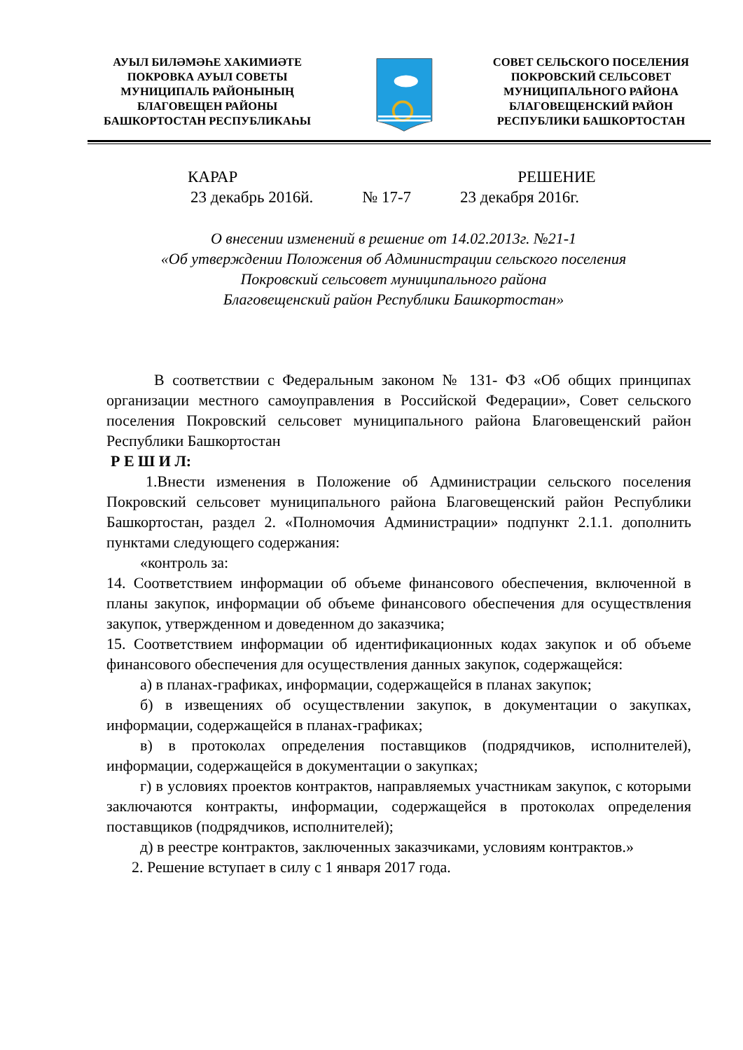АУЫЛ БИЛӘМӘҺЕ ХАКИМИӘТЕ
ПОКРОВКА АУЫЛ СОВЕТЫ
МУНИЦИПАЛЬ РАЙОНЫНЫҢ
БЛАГОВЕЩЕН РАЙОНЫ
БАШКОРТОСТАН РЕСПУБЛИКАҺЫ
СОВЕТ СЕЛЬСКОГО ПОСЕЛЕНИЯ
ПОКРОВСКИЙ СЕЛЬСОВЕТ
МУНИЦИПАЛЬНОГО РАЙОНА
БЛАГОВЕЩЕНСКИЙ РАЙОН
РЕСПУБЛИКИ БАШКОРТОСТАН
КАРАР РЕШЕНИЕ
23 декабрь 2016й. № 17-7 23 декабря 2016г.
О внесении изменений в решение от 14.02.2013г. №21-1
«Об утверждении Положения об Администрации сельского поселения
Покровский сельсовет муниципального района
Благовещенский район Республики Башкортостан»
В соответствии с Федеральным законом № 131- ФЗ «Об общих принципах организации местного самоуправления в Российской Федерации», Совет сельского поселения Покровский сельсовет муниципального района Благовещенский район Республики Башкортостан
Р Е Ш И Л:
1.Внести изменения в Положение об Администрации сельского поселения Покровский сельсовет муниципального района Благовещенский район Республики Башкортостан, раздел 2. «Полномочия Администрации» подпункт 2.1.1. дополнить пунктами следующего содержания:
«контроль за:
14. Соответствием информации об объеме финансового обеспечения, включенной в планы закупок, информации об объеме финансового обеспечения для осуществления закупок, утвержденном и доведенном до заказчика;
15. Соответствием информации об идентификационных кодах закупок и об объеме финансового обеспечения для осуществления данных закупок, содержащейся:
а) в планах-графиках, информации, содержащейся в планах закупок;
б) в извещениях об осуществлении закупок, в документации о закупках, информации, содержащейся в планах-графиках;
в) в протоколах определения поставщиков (подрядчиков, исполнителей), информации, содержащейся в документации о закупках;
г) в условиях проектов контрактов, направляемых участникам закупок, с которыми заключаются контракты, информации, содержащейся в протоколах определения поставщиков (подрядчиков, исполнителей);
д) в реестре контрактов, заключенных заказчиками, условиям контрактов.»
2. Решение вступает в силу с 1 января 2017 года.